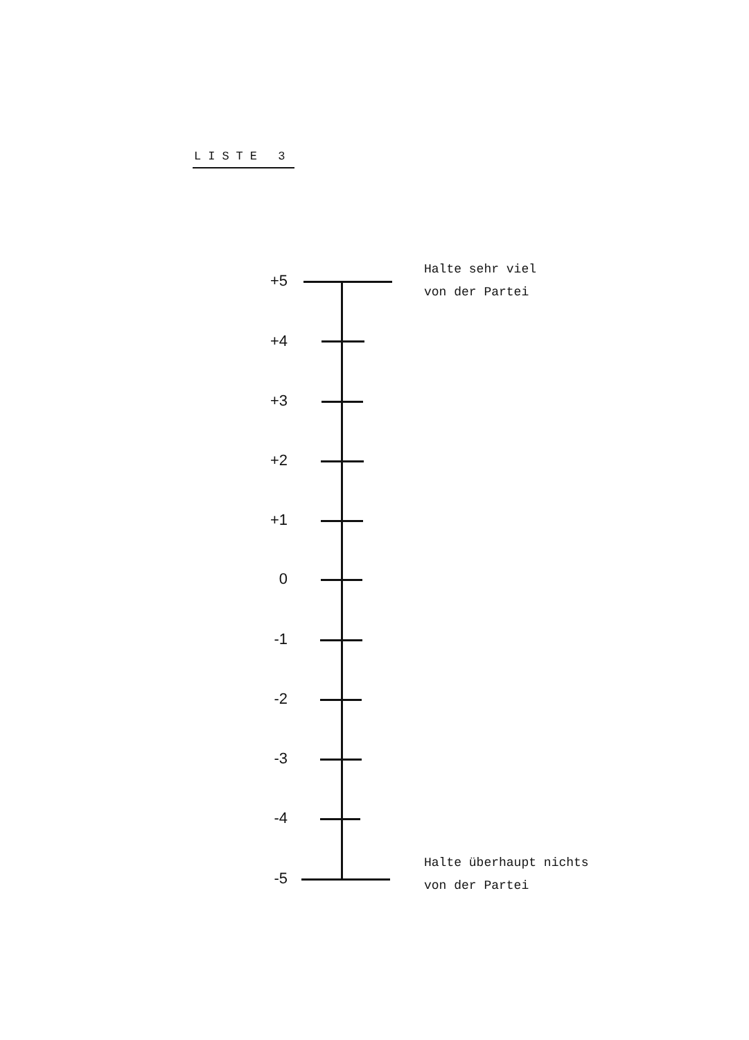LISTE 3
Halte sehr viel
von der Partei
+5
+4
+3
+2
+1
0
-1
-2
-3
-4
-5
Halte überhaupt nichts
von der Partei